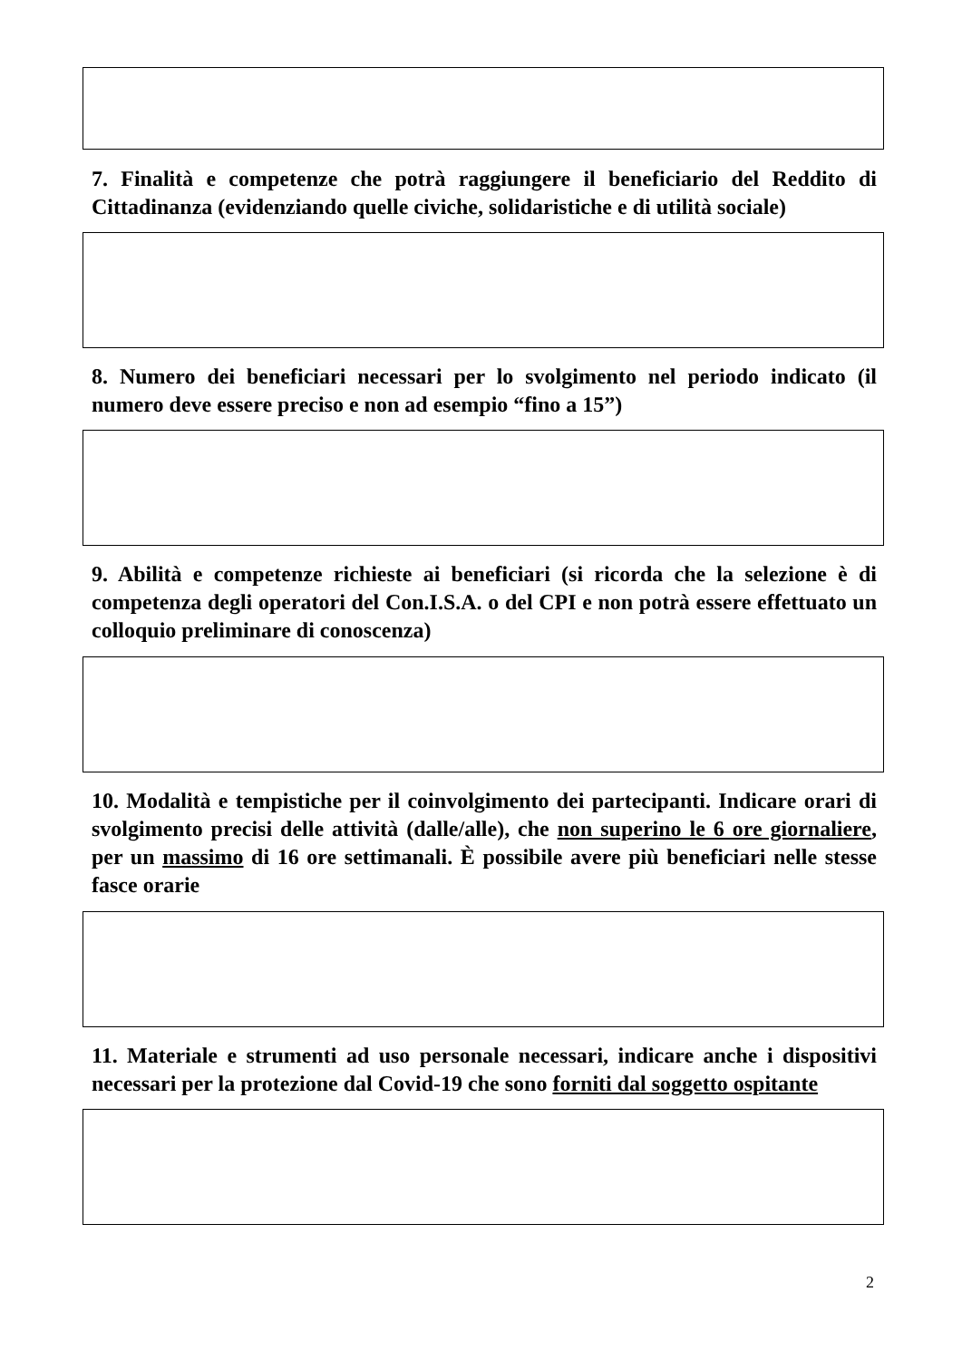7. Finalità e competenze che potrà raggiungere il beneficiario del Reddito di Cittadinanza (evidenziando quelle civiche, solidaristiche e di utilità sociale)
8. Numero dei beneficiari necessari per lo svolgimento nel periodo indicato (il numero deve essere preciso e non ad esempio “fino a 15”)
9. Abilità e competenze richieste ai beneficiari (si ricorda che la selezione è di competenza degli operatori del Con.I.S.A. o del CPI e non potrà essere effettuato un colloquio preliminare di conoscenza)
10. Modalità e tempistiche per il coinvolgimento dei partecipanti. Indicare orari di svolgimento precisi delle attività (dalle/alle), che non superino le 6 ore giornaliere, per un massimo di 16 ore settimanali. È possibile avere più beneficiari nelle stesse fasce orarie
11. Materiale e strumenti ad uso personale necessari, indicare anche i dispositivi necessari per la protezione dal Covid-19 che sono forniti dal soggetto ospitante
2